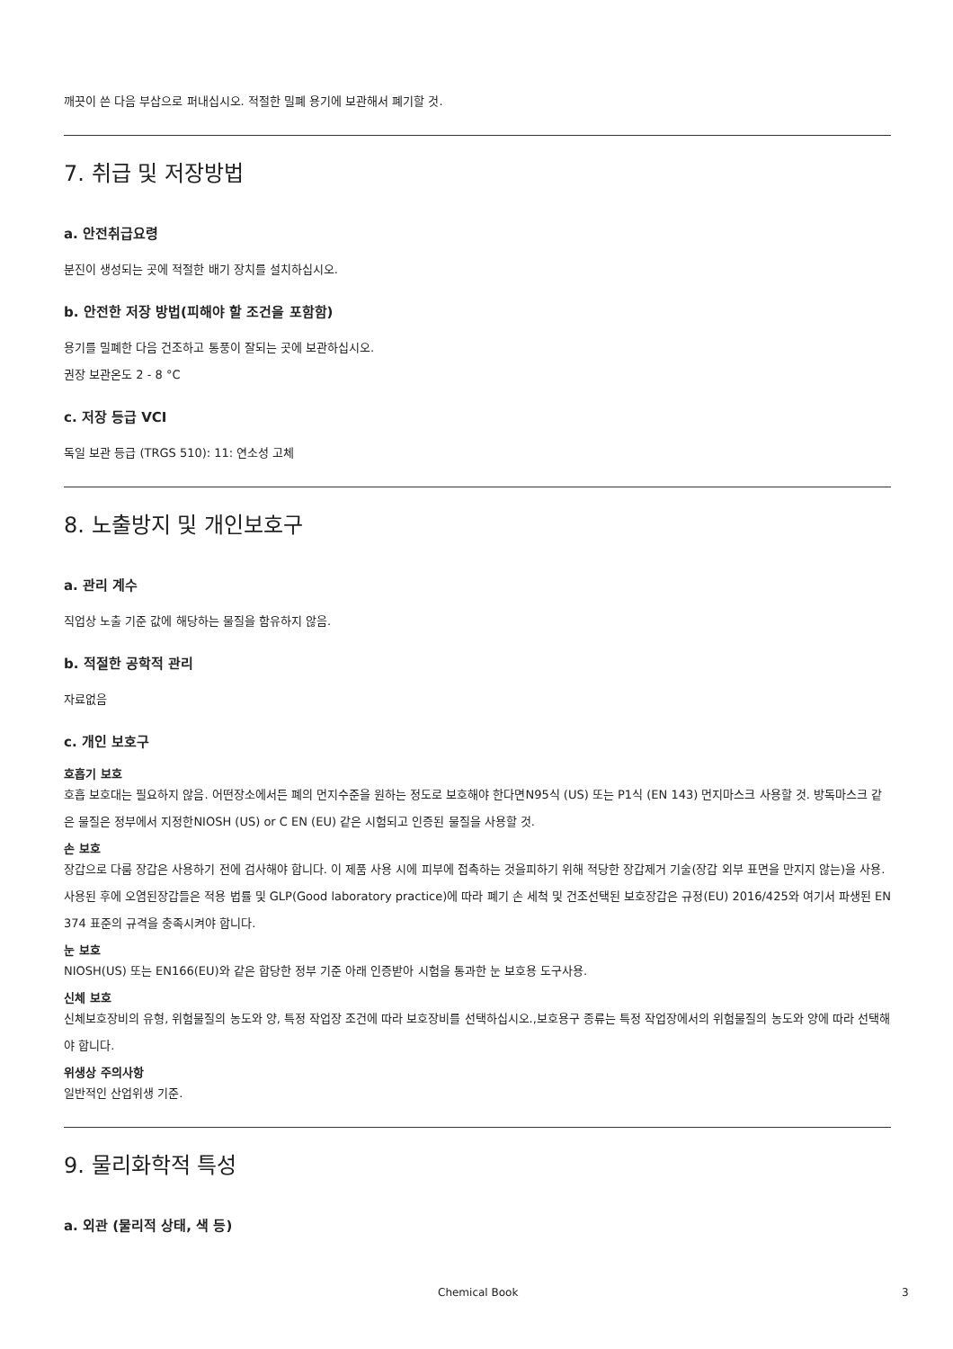깨끗이 쓴 다음 부삽으로 퍼내십시오. 적절한 밀폐 용기에 보관해서 폐기할 것.
7. 취급 및 저장방법
a. 안전취급요령
분진이 생성되는 곳에 적절한 배기 장치를 설치하십시오.
b. 안전한 저장 방법(피해야 할 조건을 포함함)
용기를 밀폐한 다음 건조하고 통풍이 잘되는 곳에 보관하십시오.
권장 보관온도 2 - 8 °C
c. 저장 등급 VCI
독일 보관 등급 (TRGS 510): 11: 연소성 고체
8. 노출방지 및 개인보호구
a. 관리 계수
직업상 노출 기준 값에 해당하는 물질을 함유하지 않음.
b. 적절한 공학적 관리
자료없음
c. 개인 보호구
호흡기 보호
호흡 보호대는 필요하지 않음. 어떤장소에서든 폐의 먼지수준을 원하는 정도로 보호해야 한다면N95식 (US) 또는 P1식 (EN 143) 먼지마스크 사용할 것. 방독마스크 같은 물질은 정부에서 지정한NIOSH (US) or C EN (EU) 같은 시험되고 인증된 물질을 사용할 것.
손 보호
장갑으로 다룸 장갑은 사용하기 전에 검사해야 합니다. 이 제품 사용 시에 피부에 접촉하는 것을피하기 위해 적당한 장갑제거 기술(장갑 외부 표면을 만지지 않는)을 사용. 사용된 후에 오염된장갑들은 적용 법률 및 GLP(Good laboratory practice)에 따라 폐기 손 세척 및 건조선택된 보호장갑은 규정(EU) 2016/425와 여기서 파생된 EN 374 표준의 규격을 충족시켜야 합니다.
눈 보호
NIOSH(US) 또는 EN166(EU)와 같은 합당한 정부 기준 아래 인증받아 시험을 통과한 눈 보호용 도구사용.
신체 보호
신체보호장비의 유형, 위험물질의 농도와 양, 특정 작업장 조건에 따라 보호장비를 선택하십시오.,보호용구 종류는 특정 작업장에서의 위험물질의 농도와 양에 따라 선택해야 합니다.
위생상 주의사항
일반적인 산업위생 기준.
9. 물리화학적 특성
a. 외관 (물리적 상태, 색 등)
Chemical Book 3